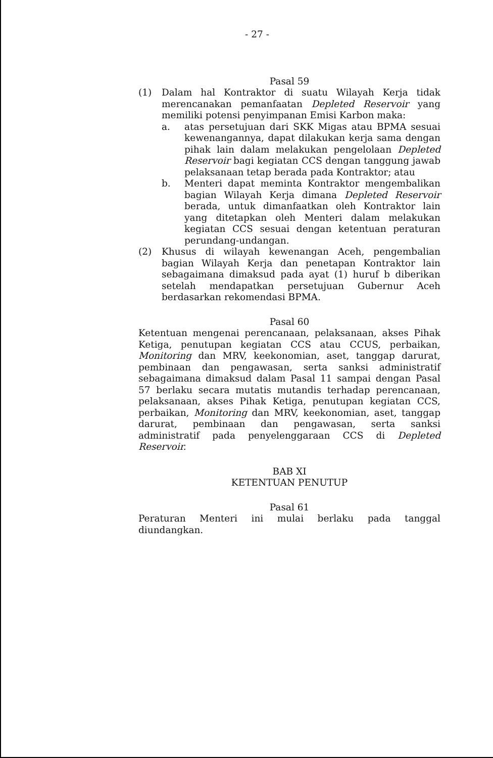- 27 -
Pasal 59
(1) Dalam hal Kontraktor di suatu Wilayah Kerja tidak merencanakan pemanfaatan Depleted Reservoir yang memiliki potensi penyimpanan Emisi Karbon maka:
a. atas persetujuan dari SKK Migas atau BPMA sesuai kewenangannya, dapat dilakukan kerja sama dengan pihak lain dalam melakukan pengelolaan Depleted Reservoir bagi kegiatan CCS dengan tanggung jawab pelaksanaan tetap berada pada Kontraktor; atau
b. Menteri dapat meminta Kontraktor mengembalikan bagian Wilayah Kerja dimana Depleted Reservoir berada, untuk dimanfaatkan oleh Kontraktor lain yang ditetapkan oleh Menteri dalam melakukan kegiatan CCS sesuai dengan ketentuan peraturan perundang-undangan.
(2) Khusus di wilayah kewenangan Aceh, pengembalian bagian Wilayah Kerja dan penetapan Kontraktor lain sebagaimana dimaksud pada ayat (1) huruf b diberikan setelah mendapatkan persetujuan Gubernur Aceh berdasarkan rekomendasi BPMA.
Pasal 60
Ketentuan mengenai perencanaan, pelaksanaan, akses Pihak Ketiga, penutupan kegiatan CCS atau CCUS, perbaikan, Monitoring dan MRV, keekonomian, aset, tanggap darurat, pembinaan dan pengawasan, serta sanksi administratif sebagaimana dimaksud dalam Pasal 11 sampai dengan Pasal 57 berlaku secara mutatis mutandis terhadap perencanaan, pelaksanaan, akses Pihak Ketiga, penutupan kegiatan CCS, perbaikan, Monitoring dan MRV, keekonomian, aset, tanggap darurat, pembinaan dan pengawasan, serta sanksi administratif pada penyelenggaraan CCS di Depleted Reservoir.
BAB XI
KETENTUAN PENUTUP
Pasal 61
Peraturan Menteri ini mulai berlaku pada tanggal diundangkan.